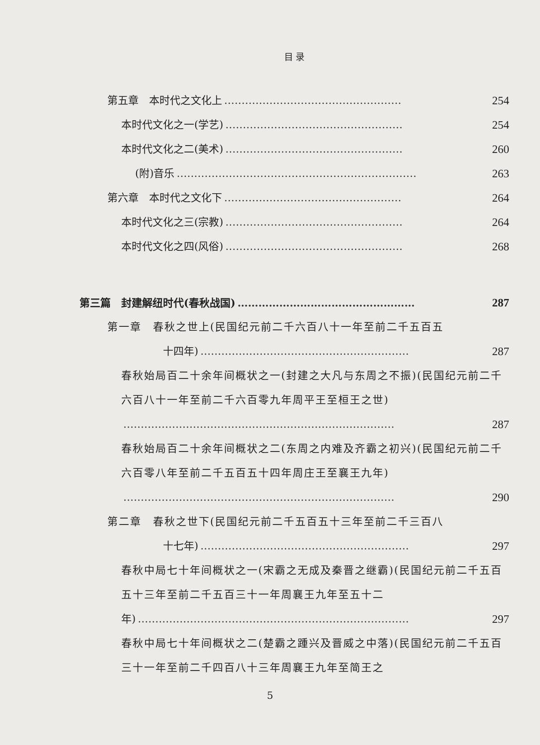目 录
第五章　本时代之文化上 …………………………………………… 254
本时代文化之一(学艺) …………………………………………… 254
本时代文化之二(美术) …………………………………………… 260
(附)音乐 …………………………………………………………… 263
第六章　本时代之文化下 …………………………………………… 264
本时代文化之三(宗教) …………………………………………… 264
本时代文化之四(风俗) …………………………………………… 268
第三篇　封建解纽时代(春秋战国) …………………………………………… 287
第一章　春秋之世上(民国纪元前二千六百八十一年至前二千五百五
十四年) …………………………………………………… 287
春秋始局百二十余年间概状之一(封建之大凡与东周之不振)(民国纪元前二千六百八十一年至前二千六百零九年周平王至桓王之世)
…………………………………………………………………… 287
春秋始局百二十余年间概状之二(东周之内难及齐霸之初兴)(民国纪元前二千六百零八年至前二千五百五十四年周庄王至襄王九年)
…………………………………………………………………… 290
第二章　春秋之世下(民国纪元前二千五百五十三年至前二千三百八
十七年) …………………………………………………… 297
春秋中局七十年间概状之一(宋霸之无成及秦晋之继霸)(民国纪元前二千五百五十三年至前二千五百三十一年周襄王九年至五十二
年) …………………………………………………………………… 297
春秋中局七十年间概状之二(楚霸之踵兴及晋威之中落)(民国纪元前二千五百三十一年至前二千四百八十三年周襄王九年至简王之
5